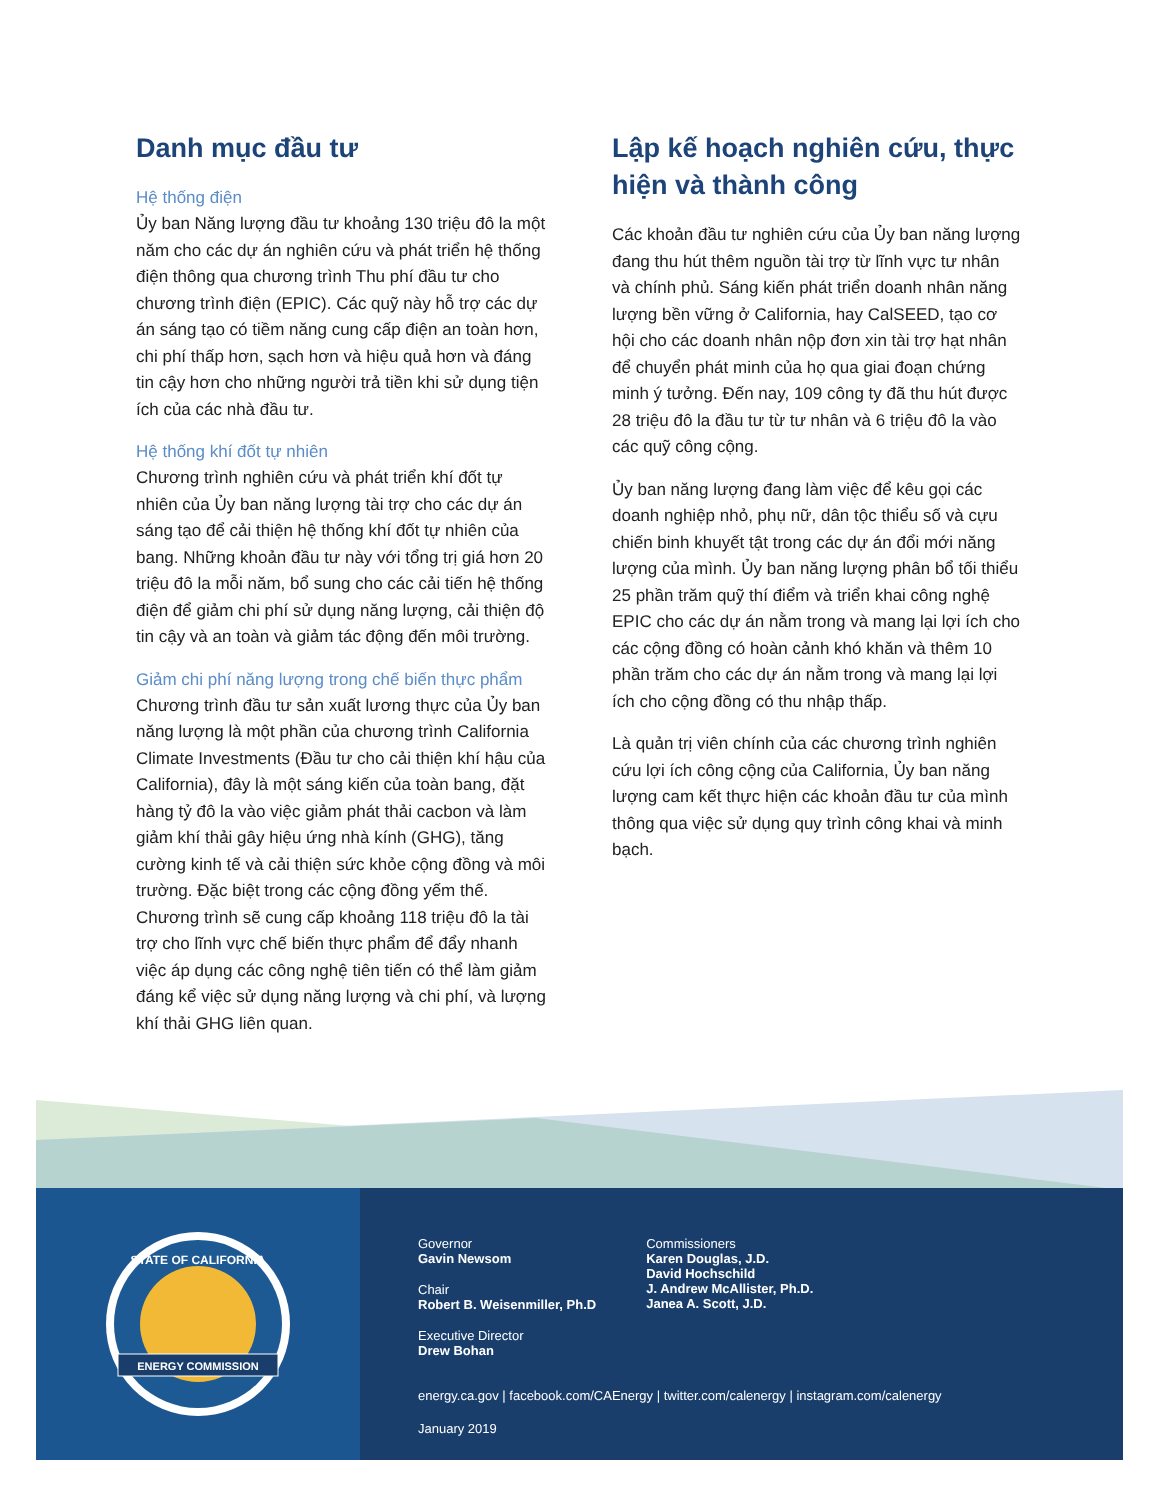Danh mục đầu tư
Hệ thống điện
Ủy ban Năng lượng đầu tư khoảng 130 triệu đô la một năm cho các dự án nghiên cứu và phát triển hệ thống điện thông qua chương trình Thu phí đầu tư cho chương trình điện (EPIC). Các quỹ này hỗ trợ các dự án sáng tạo có tiềm năng cung cấp điện an toàn hơn, chi phí thấp hơn, sạch hơn và hiệu quả hơn và đáng tin cậy hơn cho những người trả tiền khi sử dụng tiện ích của các nhà đầu tư.
Hệ thống khí đốt tự nhiên
Chương trình nghiên cứu và phát triển khí đốt tự nhiên của Ủy ban năng lượng tài trợ cho các dự án sáng tạo để cải thiện hệ thống khí đốt tự nhiên của bang. Những khoản đầu tư này với tổng trị giá hơn 20 triệu đô la mỗi năm, bổ sung cho các cải tiến hệ thống điện để giảm chi phí sử dụng năng lượng, cải thiện độ tin cậy và an toàn và giảm tác động đến môi trường.
Giảm chi phí năng lượng trong chế biến thực phẩm
Chương trình đầu tư sản xuất lương thực của Ủy ban năng lượng là một phần của chương trình California Climate Investments (Đầu tư cho cải thiện khí hậu của California), đây là một sáng kiến của toàn bang, đặt hàng tỷ đô la vào việc giảm phát thải cacbon và làm giảm khí thải gây hiệu ứng nhà kính (GHG), tăng cường kinh tế và cải thiện sức khỏe cộng đồng và môi trường. Đặc biệt trong các cộng đồng yếm thế. Chương trình sẽ cung cấp khoảng 118 triệu đô la tài trợ cho lĩnh vực chế biến thực phẩm để đẩy nhanh việc áp dụng các công nghệ tiên tiến có thể làm giảm đáng kể việc sử dụng năng lượng và chi phí, và lượng khí thải GHG liên quan.
Lập kế hoạch nghiên cứu, thực hiện và thành công
Các khoản đầu tư nghiên cứu của Ủy ban năng lượng đang thu hút thêm nguồn tài trợ từ lĩnh vực tư nhân và chính phủ. Sáng kiến phát triển doanh nhân năng lượng bền vững ở California, hay CalSEED, tạo cơ hội cho các doanh nhân nộp đơn xin tài trợ hạt nhân để chuyển phát minh của họ qua giai đoạn chứng minh ý tưởng. Đến nay, 109 công ty đã thu hút được 28 triệu đô la đầu tư từ tư nhân và 6 triệu đô la vào các quỹ công cộng.
Ủy ban năng lượng đang làm việc để kêu gọi các doanh nghiệp nhỏ, phụ nữ, dân tộc thiểu số và cựu chiến binh khuyết tật trong các dự án đổi mới năng lượng của mình. Ủy ban năng lượng phân bổ tối thiểu 25 phần trăm quỹ thí điểm và triển khai công nghệ EPIC cho các dự án nằm trong và mang lại lợi ích cho các cộng đồng có hoàn cảnh khó khăn và thêm 10 phần trăm cho các dự án nằm trong và mang lại lợi ích cho cộng đồng có thu nhập thấp.
Là quản trị viên chính của các chương trình nghiên cứu lợi ích công cộng của California, Ủy ban năng lượng cam kết thực hiện các khoản đầu tư của mình thông qua việc sử dụng quy trình công khai và minh bạch.
ENERGY COMMISSION
STATE OF CALIFORNIA
Governor
Gavin Newsom
Chair
Robert B. Weisenmiller, Ph.D
Executive Director
Drew Bohan
Commissioners
Karen Douglas, J.D.
David Hochschild
J. Andrew McAllister, Ph.D.
Janea A. Scott, J.D.
energy.ca.gov | facebook.com/CAEnergy | twitter.com/calenergy | instagram.com/calenergy
January 2019